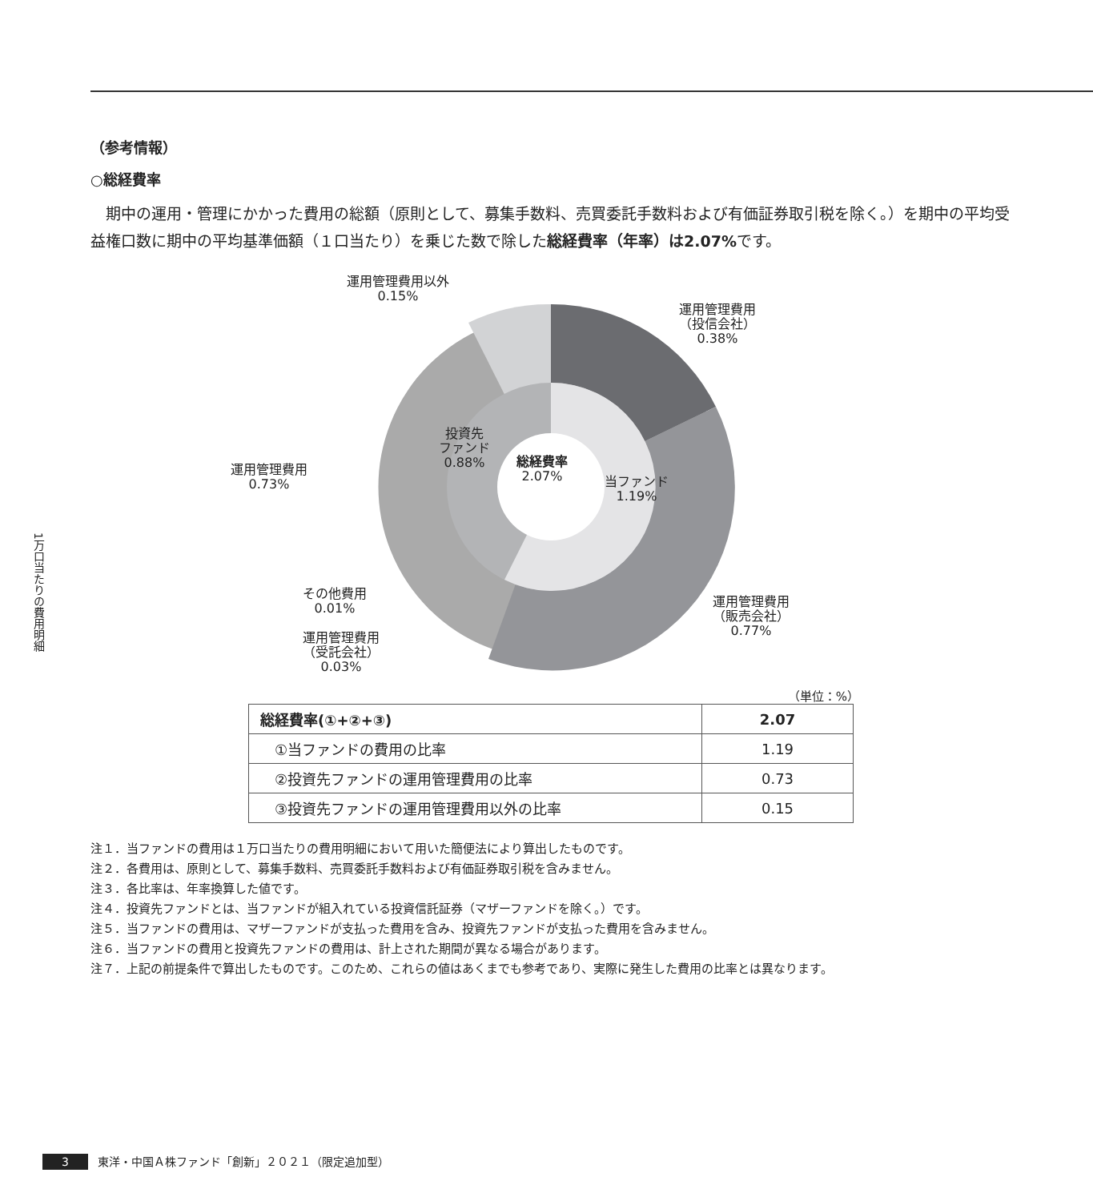1万口当たりの費用明細
（参考情報）
○総経費率
期中の運用・管理にかかった費用の総額（原則として、募集手数料、売買委託手数料および有価証券取引税を除く。）を期中の平均受益権口数に期中の平均基準価額（１口当たり）を乗じた数で除した総経費率（年率）は2.07% です。
運用管理費用以外
0.15%
運用管理費用
（投信会社）
0.38%
投資先
ファンド
0.88%
総経費率
2.07%
当ファンド
1.19%
運用管理費用
0.73%
その他費用
0.01%
運用管理費用
（販売会社）
0.77%
運用管理費用
（受託会社）
0.03%
（単位：%）
| 総経費率(①+②+③) | 2.07 |
| ①当ファンドの費用の比率 | 1.19 |
| ②投資先ファンドの運用管理費用の比率 | 0.73 |
| ③投資先ファンドの運用管理費用以外の比率 | 0.15 |
注１．当ファンドの費用は１万口当たりの費用明細において用いた簡便法により算出したものです。
注２．各費用は、原則として、募集手数料、売買委託手数料および有価証券取引税を含みません。
注３．各比率は、年率換算した値です。
注４．投資先ファンドとは、当ファンドが組入れている投資信託証券（マザーファンドを除く。）です。
注５．当ファンドの費用は、マザーファンドが支払った費用を含み、投資先ファンドが支払った費用を含みません。
注６．当ファンドの費用と投資先ファンドの費用は、計上された期間が異なる場合があります。
注７．上記の前提条件で算出したものです。このため、これらの値はあくまでも参考であり、実際に発生した費用の比率とは異なります。
3 東洋・中国Ａ株ファンド「創新」２０２１（限定追加型）